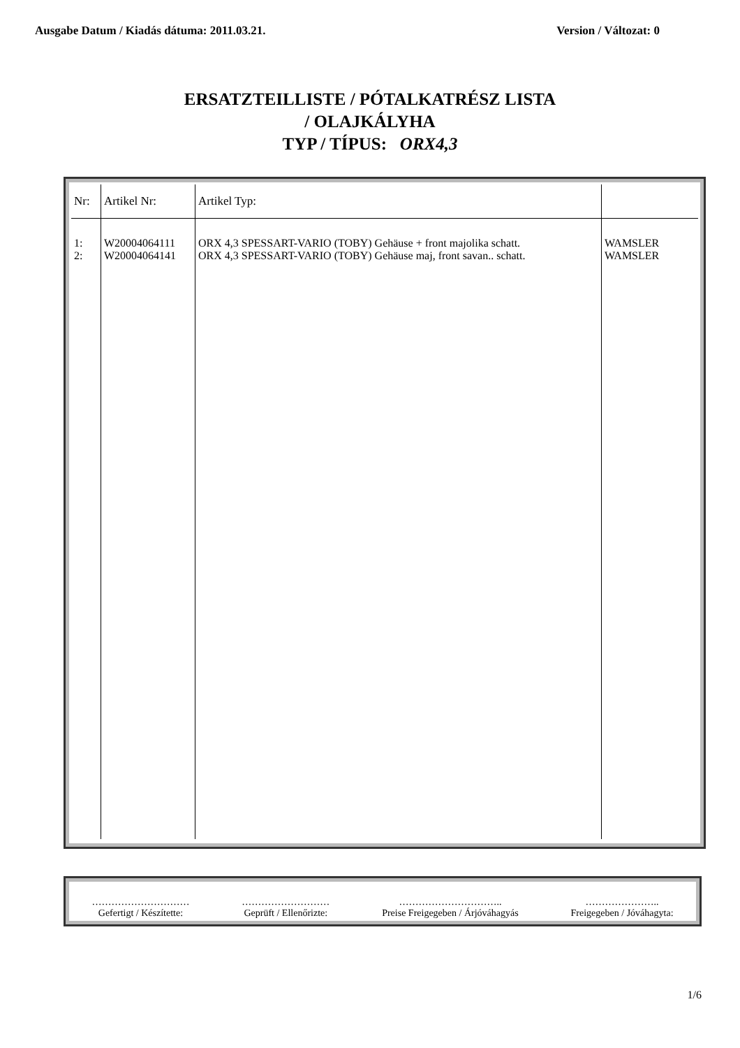Ausgabe Datum / Kiadás dátuma: 2011.03.21. Version / Változat: 0
ERSATZTEILLISTE / PÓTALKATRÉSZ LISTA
/ OLAJKÁLYHA
TYP / TÍPUS: ORX4,3
| Nr: | Artikel Nr: | Artikel Typ: | |
| --- | --- | --- | --- |
| 1: 2: | W20004064111 W20004064141 | ORX 4,3 SPESSART-VARIO (TOBY) Gehäuse + front majolika schatt. ORX 4,3 SPESSART-VARIO (TOBY) Gehäuse maj, front savan.. schatt. | WAMSLER WAMSLER |
…………………………
Gefertigt / Készítette:
………………………
Geprüft / Ellenőrizte:
…………………………..
Preise Freigegeben / Árjóváhagyás
…………………..
Freigegeben / Jóváhagyta:
1/6